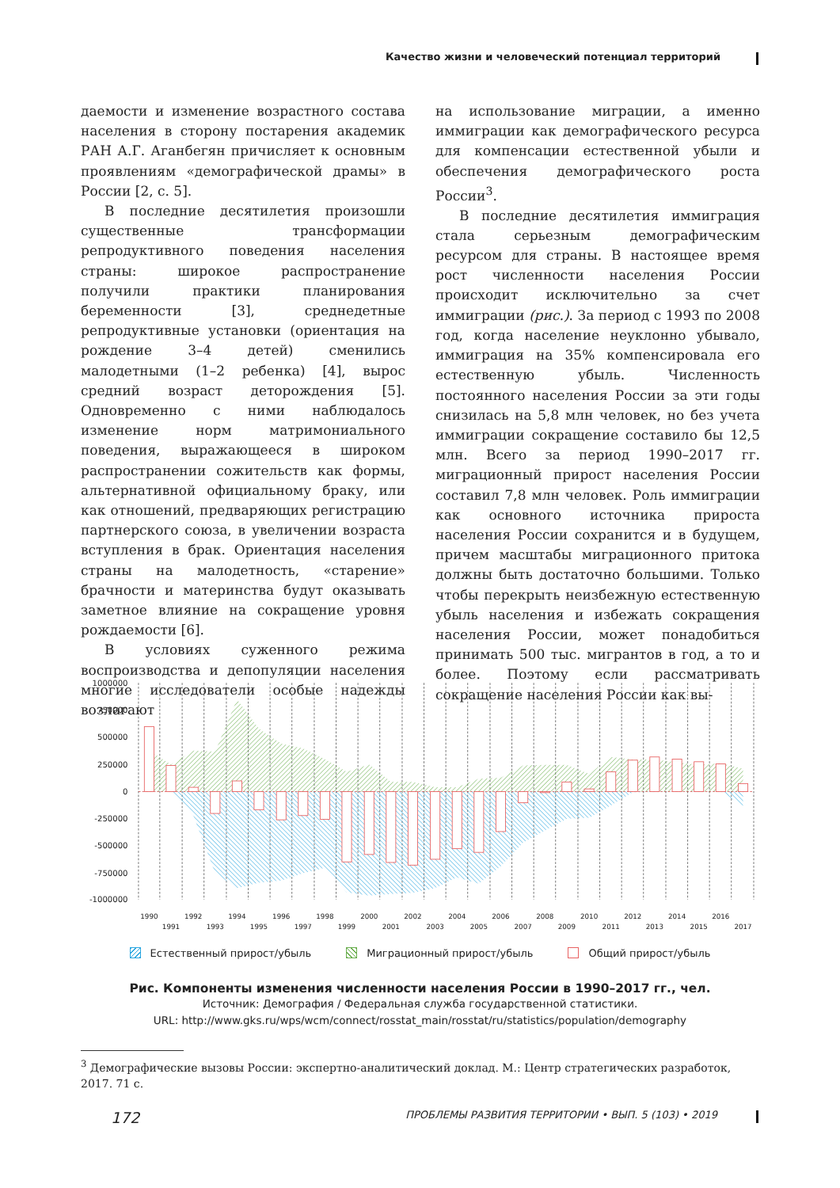Качество жизни и человеческий потенциал территорий
даемости и изменение возрастного состава населения в сторону постарения академик РАН А.Г. Аганбегян причисляет к основным проявлениям «демографической драмы» в России [2, с. 5].
В последние десятилетия произошли существенные трансформации репродуктивного поведения населения страны: широкое распространение получили практики планирования беременности [3], среднедетные репродуктивные установки (ориентация на рождение 3–4 детей) сменились малодетными (1–2 ребенка) [4], вырос средний возраст деторождения [5]. Одновременно с ними наблюдалось изменение норм матримониального поведения, выражающееся в широком распространении сожительств как формы, альтернативной официальному браку, или как отношений, предваряющих регистрацию партнерского союза, в увеличении возраста вступления в брак. Ориентация населения страны на малодетность, «старение» брачности и материнства будут оказывать заметное влияние на сокращение уровня рождаемости [6].
В условиях суженного режима воспроизводства и депопуляции населения многие исследователи особые надежды возлагают
на использование миграции, а именно иммиграции как демографического ресурса для компенсации естественной убыли и обеспечения демографического роста России<sup>3</sup>.
В последние десятилетия иммиграция стала серьезным демографическим ресурсом для страны. В настоящее время рост численности населения России происходит исключительно за счет иммиграции (рис.). За период с 1993 по 2008 год, когда население неуклонно убывало, иммиграция на 35% компенсировала его естественную убыль. Численность постоянного населения России за эти годы снизилась на 5,8 млн человек, но без учета иммиграции сокращение составило бы 12,5 млн. Всего за период 1990–2017 гг. миграционный прирост населения России составил 7,8 млн человек. Роль иммиграции как основного источника прироста населения России сохранится и в будущем, причем масштабы миграционного притока должны быть достаточно большими. Только чтобы перекрыть неизбежную естественную убыль населения и избежать сокращения населения России, может понадобиться принимать 500 тыс. мигрантов в год, а то и более. Поэтому если рассматривать сокращение населения России как вы-
1000000
750000
500000
250000
0
-250000
-500000
-750000
-1000000
1990
1991
1992
1993
1994
1995
1996
1997
1998
1999
2000
2001
2002
2003
2004
2005
2006
2007
2008
2009
2010
2011
2012
2013
2014
2015
2016
2017
Естественный прирост/убыль Миграционный прирост/убыль Общий прирост/убыль
Рис. Компоненты изменения численности населения России в 1990–2017 гг., чел.
Источник: Демография / Федеральная служба государственной статистики.
URL: http://www.gks.ru/wps/wcm/connect/rosstat_main/rosstat/ru/statistics/population/demography
<sup>3</sup> Демографические вызовы России: экспертно-аналитический доклад. М.: Центр стратегических разработок, 2017. 71 с.
172 ПРОБЛЕМЫ РАЗВИТИЯ ТЕРРИТОРИИ • ВЫП. 5 (103) • 2019